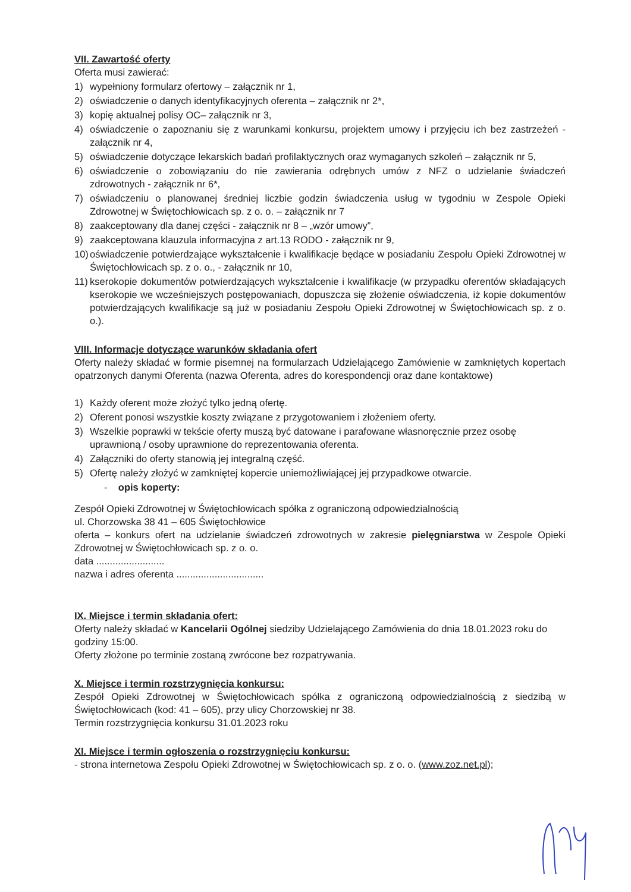VII. Zawartość oferty
Oferta musi zawierać:
1) wypełniony formularz ofertowy – załącznik nr 1,
2) oświadczenie o danych identyfikacyjnych oferenta – załącznik nr 2*,
3) kopię aktualnej polisy OC– załącznik nr 3,
4) oświadczenie o zapoznaniu się z warunkami konkursu, projektem umowy i przyjęciu ich bez zastrzeżeń - załącznik nr 4,
5) oświadczenie dotyczące lekarskich badań profilaktycznych oraz wymaganych szkoleń – załącznik nr 5,
6) oświadczenie o zobowiązaniu do nie zawierania odrębnych umów z NFZ o udzielanie świadczeń zdrowotnych - załącznik nr 6*,
7) oświadczeniu o planowanej średniej liczbie godzin świadczenia usług w tygodniu w Zespole Opieki Zdrowotnej w Świętochłowicach sp. z o. o. – załącznik nr 7
8) zaakceptowany dla danej części - załącznik nr 8 – „wzór umowy”,
9) zaakceptowana klauzula informacyjna z art.13 RODO - załącznik nr 9,
10) oświadczenie potwierdzające wykształcenie i kwalifikacje będące w posiadaniu Zespołu Opieki Zdrowotnej w Świętochłowicach sp. z o. o., - załącznik nr 10,
11) kserokopie dokumentów potwierdzających wykształcenie i kwalifikacje (w przypadku oferentów składających kserokopie we wcześniejszych postępowaniach, dopuszcza się złożenie oświadczenia, iż kopie dokumentów potwierdzających kwalifikacje są już w posiadaniu Zespołu Opieki Zdrowotnej w Świętochłowicach sp. z o. o.).
VIII. Informacje dotyczące warunków składania ofert
Oferty należy składać w formie pisemnej na formularzach Udzielającego Zamówienie w zamkniętych kopertach opatrzonych danymi Oferenta (nazwa Oferenta, adres do korespondencji oraz dane kontaktowe)
1) Każdy oferent może złożyć tylko jedną ofertę.
2) Oferent ponosi wszystkie koszty związane z przygotowaniem i złożeniem oferty.
3) Wszelkie poprawki w tekście oferty muszą być datowane i parafowane własnoręcznie przez osobę uprawnioną / osoby uprawnione do reprezentowania oferenta.
4) Załączniki do oferty stanowią jej integralną część.
5) Ofertę należy złożyć w zamkniętej kopercie uniemożliwiającej jej przypadkowe otwarcie.
- opis koperty:
Zespół Opieki Zdrowotnej w Świętochłowicach spółka z ograniczoną odpowiedzialnością
ul. Chorzowska 38 41 – 605 Świętochłowice
oferta – konkurs ofert na udzielanie świadczeń zdrowotnych w zakresie pielęgniarstwa w Zespole Opieki Zdrowotnej w Świętochłowicach sp. z o. o.
data .........................
nazwa i adres oferenta ................................
IX. Miejsce i termin składania ofert:
Oferty należy składać w Kancelarii Ogólnej siedziby Udzielającego Zamówienia do dnia 18.01.2023 roku do godziny 15:00.
Oferty złożone po terminie zostaną zwrócone bez rozpatrywania.
X. Miejsce i termin rozstrzygnięcia konkursu:
Zespół Opieki Zdrowotnej w Świętochłowicach spółka z ograniczoną odpowiedzialnością z siedzibą w Świętochłowicach (kod: 41 – 605), przy ulicy Chorzowskiej nr 38.
Termin rozstrzygnięcia konkursu 31.01.2023 roku
XI. Miejsce i termin ogłoszenia o rozstrzygnięciu konkursu:
- strona internetowa Zespołu Opieki Zdrowotnej w Świętochłowicach sp. z o. o. (www.zoz.net.pl);